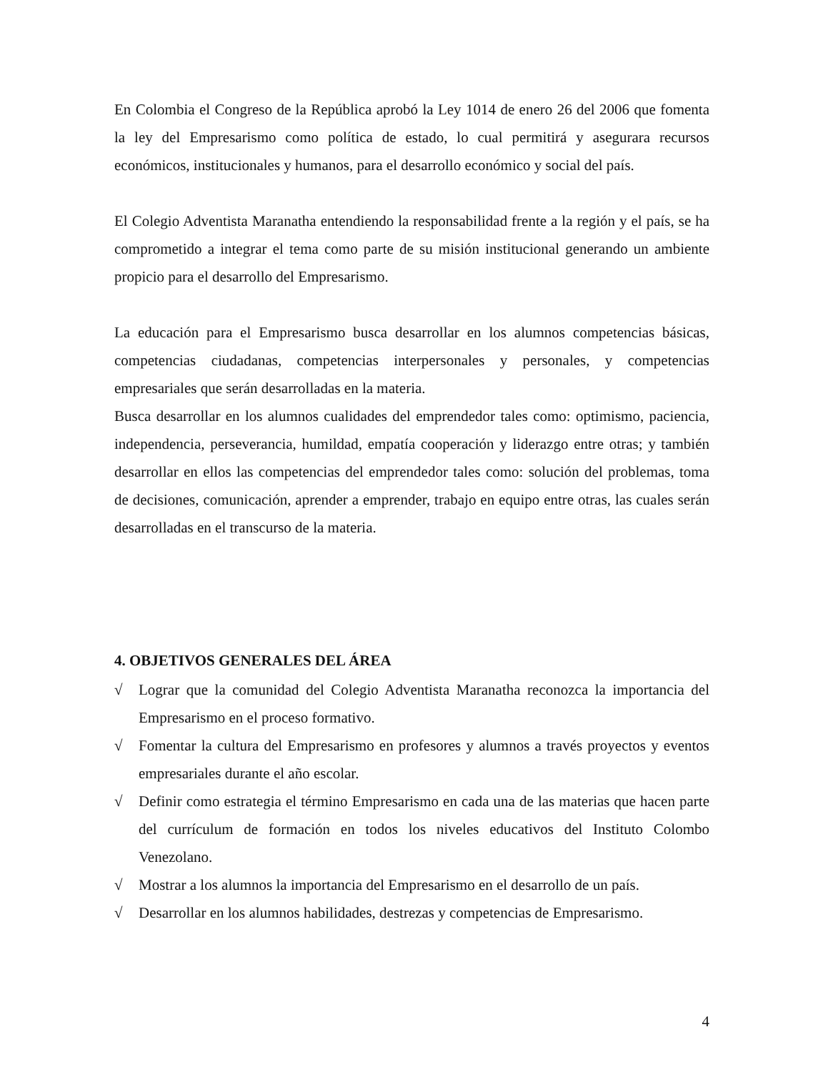En Colombia el Congreso de la República aprobó la Ley 1014 de enero 26 del 2006 que fomenta la ley del Empresarismo como política de estado, lo cual permitirá y asegurara recursos económicos, institucionales y humanos, para el desarrollo económico y social del país.
El Colegio Adventista Maranatha entendiendo la responsabilidad frente a la región y el país, se ha comprometido a integrar el tema como parte de su misión institucional generando un ambiente propicio para el desarrollo del Empresarismo.
La educación para el Empresarismo busca desarrollar en los alumnos competencias básicas, competencias ciudadanas, competencias interpersonales y personales, y competencias empresariales que serán desarrolladas en la materia.
Busca desarrollar en los alumnos cualidades del emprendedor tales como: optimismo, paciencia, independencia, perseverancia, humildad, empatía cooperación y liderazgo entre otras; y también desarrollar en ellos las competencias del emprendedor tales como: solución del problemas, toma de decisiones, comunicación, aprender a emprender, trabajo en equipo entre otras, las cuales serán desarrolladas en el transcurso de la materia.
4. OBJETIVOS GENERALES DEL ÁREA
√ Lograr que la comunidad del Colegio Adventista Maranatha reconozca la importancia del Empresarismo en el proceso formativo.
√ Fomentar la cultura del Empresarismo en profesores y alumnos a través proyectos y eventos empresariales durante el año escolar.
√ Definir como estrategia el término Empresarismo en cada una de las materias que hacen parte del currículum de formación en todos los niveles educativos del Instituto Colombo Venezolano.
√ Mostrar a los alumnos la importancia del Empresarismo en el desarrollo de un país.
√ Desarrollar en los alumnos habilidades, destrezas y competencias de Empresarismo.
4